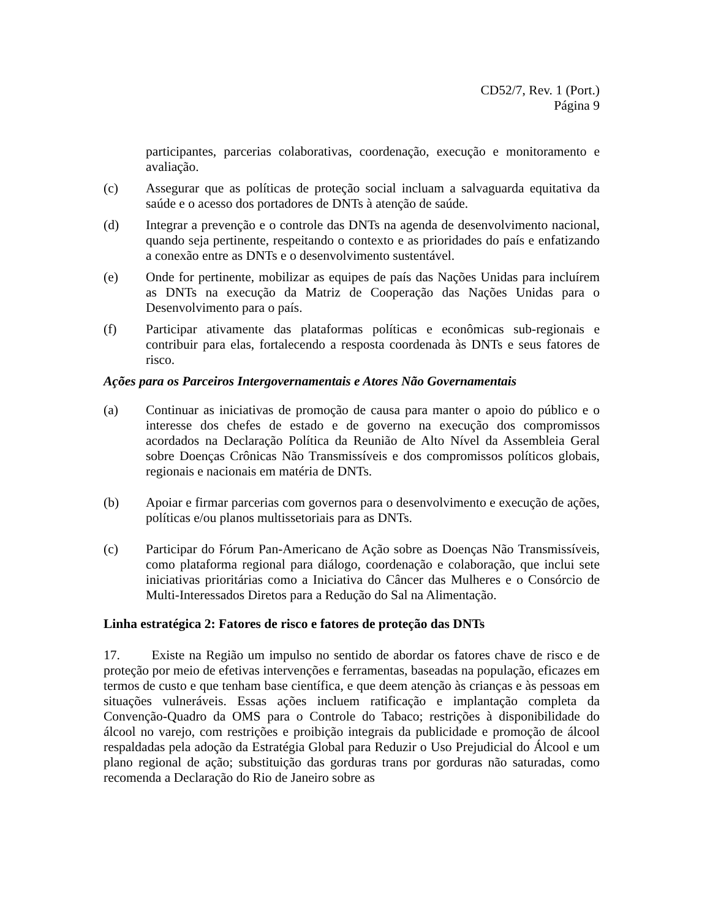CD52/7, Rev. 1 (Port.)
Página 9
participantes, parcerias colaborativas, coordenação, execução e monitoramento e avaliação.
(c) Assegurar que as políticas de proteção social incluam a salvaguarda equitativa da saúde e o acesso dos portadores de DNTs à atenção de saúde.
(d) Integrar a prevenção e o controle das DNTs na agenda de desenvolvimento nacional, quando seja pertinente, respeitando o contexto e as prioridades do país e enfatizando a conexão entre as DNTs e o desenvolvimento sustentável.
(e) Onde for pertinente, mobilizar as equipes de país das Nações Unidas para incluírem as DNTs na execução da Matriz de Cooperação das Nações Unidas para o Desenvolvimento para o país.
(f) Participar ativamente das plataformas políticas e econômicas sub-regionais e contribuir para elas, fortalecendo a resposta coordenada às DNTs e seus fatores de risco.
Ações para os Parceiros Intergovernamentais e Atores Não Governamentais
(a) Continuar as iniciativas de promoção de causa para manter o apoio do público e o interesse dos chefes de estado e de governo na execução dos compromissos acordados na Declaração Política da Reunião de Alto Nível da Assembleia Geral sobre Doenças Crônicas Não Transmissíveis e dos compromissos políticos globais, regionais e nacionais em matéria de DNTs.
(b) Apoiar e firmar parcerias com governos para o desenvolvimento e execução de ações, políticas e/ou planos multissetoriais para as DNTs.
(c) Participar do Fórum Pan-Americano de Ação sobre as Doenças Não Transmissíveis, como plataforma regional para diálogo, coordenação e colaboração, que inclui sete iniciativas prioritárias como a Iniciativa do Câncer das Mulheres e o Consórcio de Multi-Interessados Diretos para a Redução do Sal na Alimentação.
Linha estratégica 2: Fatores de risco e fatores de proteção das DNTs
17. Existe na Região um impulso no sentido de abordar os fatores chave de risco e de proteção por meio de efetivas intervenções e ferramentas, baseadas na população, eficazes em termos de custo e que tenham base científica, e que deem atenção às crianças e às pessoas em situações vulneráveis. Essas ações incluem ratificação e implantação completa da Convenção-Quadro da OMS para o Controle do Tabaco; restrições à disponibilidade do álcool no varejo, com restrições e proibição integrais da publicidade e promoção de álcool respaldadas pela adoção da Estratégia Global para Reduzir o Uso Prejudicial do Álcool e um plano regional de ação; substituição das gorduras trans por gorduras não saturadas, como recomenda a Declaração do Rio de Janeiro sobre as